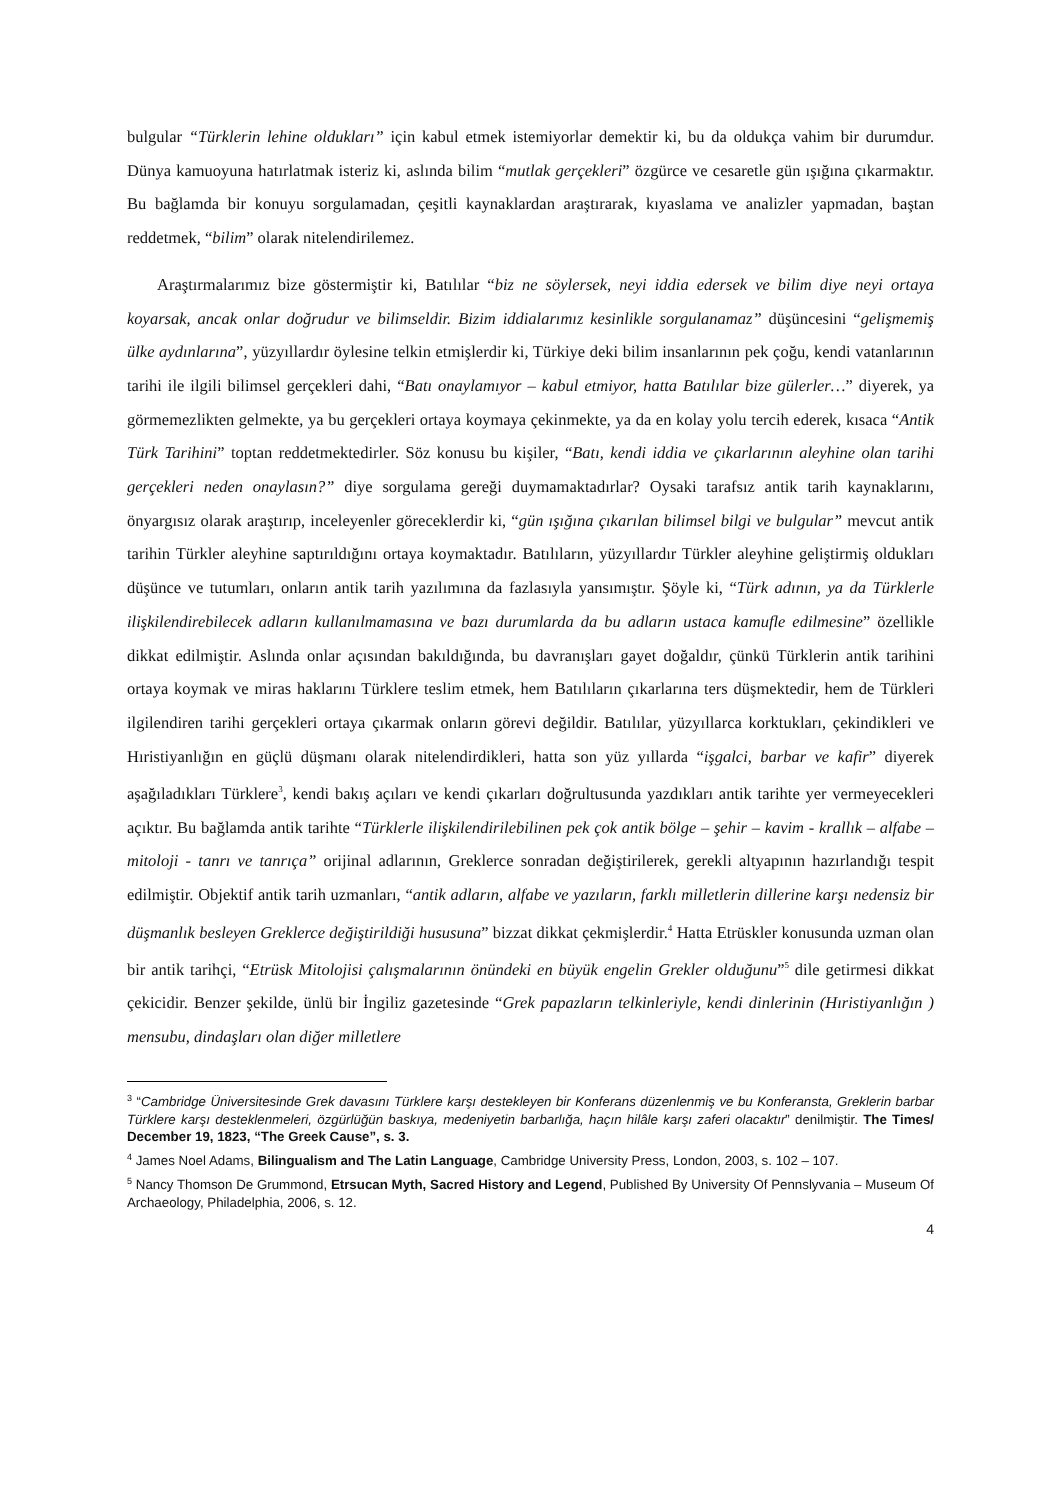bulgular “Türklerin lehine oldukları” için kabul etmek istemiyorlar demektir ki, bu da oldukça vahim bir durumdur. Dünya kamuoyuna hatırlatmak isteriz ki, aslında bilim “mutlak gerçekleri” özgürce ve cesaretle gün ışığına çıkarmaktır. Bu bağlamda bir konuyu sorgulamadan, çeşitli kaynaklardan araştırarak, kıyaslama ve analizler yapmadan, baştan reddetmek, “bilim” olarak nitelendirilemez.
Araştırmalarımız bize göstermiştir ki, Batılılar “biz ne söylersek, neyi iddia edersek ve bilim diye neyi ortaya koyarsak, ancak onlar doğrudur ve bilimseldir. Bizim iddialarımız kesinlikle sorgulanamaz” düşüncesini “gelişmemiş ülke aydınlarına”, yüzyıllardır öylesine telkin etmişlerdir ki, Türkiye deki bilim insanlarının pek çoğu, kendi vatanlarının tarihi ile ilgili bilimsel gerçekleri dahi, “Batı onaylamıyor – kabul etmiyor, hatta Batılılar bize gülerler…” diyerek, ya görmemezlikten gelmekte, ya bu gerçekleri ortaya koymaya çekinmekte, ya da en kolay yolu tercih ederek, kısaca “Antik Türk Tarihini” toptan reddetmektedirler. Söz konusu bu kişiler, “Batı, kendi iddia ve çıkarlarının aleyhine olan tarihi gerçekleri neden onaylasın?” diye sorgulama gereği duymamaktadırlar? Oysaki tarafsız antik tarih kaynaklarını, önyargısız olarak araştırıp, inceleyenler göreceklerdir ki, “gün ışığına çıkarılan bilimsel bilgi ve bulgular” mevcut antik tarihin Türkler aleyhine saptırıldığını ortaya koymaktadır. Batılıların, yüzyıllardır Türkler aleyhine geliştirmiş oldukları düşünce ve tutumları, onların antik tarih yazılımına da fazlasıyla yansımıştır. Şöyle ki, “Türk adının, ya da Türklerle ilişkilendirebilecek adların kullanılmamasına ve bazı durumlarda da bu adların ustaca kamufle edilmesine” özellikle dikkat edilmiştir. Aslında onlar açısından bakıldığında, bu davranışları gayet doğaldır, çünkü Türklerin antik tarihini ortaya koymak ve miras haklarını Türklere teslim etmek, hem Batılıların çıkarlarına ters düşmektedir, hem de Türkleri ilgilendiren tarihi gerçekleri ortaya çıkarmak onların görevi değildir. Batılılar, yüzyıllarca korktukları, çekindikleri ve Hıristiyanlığın en güçlü düşmanı olarak nitelendirdikleri, hatta son yüz yıllarda “işgalci, barbar ve kafir” diyerek aşağıladıkları Türklere<sup>3</sup>, kendi bakış açıları ve kendi çıkarları doğrultusunda yazdıkları antik tarihte yer vermeyecekleri açıktır. Bu bağlamda antik tarihte “Türklerle ilişkilendirilebilinen pek çok antik bölge – şehir – kavim - krallık – alfabe – mitoloji - tanrı ve tanrıça” orijinal adlarının, Greklerce sonradan değiştirilerek, gerekli altyapının hazırlandığı tespit edilmiştir. Objektif antik tarih uzmanları, “antik adların, alfabe ve yazıların, farklı milletlerin dillerine karşı nedensiz bir düşmanlık besleyen Greklerce değiştirildiği hususuna” bizzat dikkat çekmişlerdir.<sup>4</sup> Hatta Etrüskler konusunda uzman olan bir antik tarihçi, “Etrüsk Mitolojisi çalışmalarının önündeki en büyük engelin Grekler olduğunu”<sup>5</sup> dile getirmesi dikkat çekicidir. Benzer şekilde, ünlü bir İngiliz gazetesinde “Grek papazların telkinleriyle, kendi dinlerinin (Hıristiyanlığın ) mensubu, dindaşları olan diğer milletlere
<sup>3</sup> “Cambridge Üniversitesinde Grek davasını Türklere karşı destekleyen bir Konferans düzenlenmiş ve bu Konferansta, Greklerin barbar Türklere karşı desteklenmeleri, özgürlüğün baskıya, medeniyetin barbarlığa, haçın hilâle karşı zaferi olacaktır” denilmiştir. The Times/ December 19, 1823, “The Greek Cause”, s. 3.
<sup>4</sup> James Noel Adams, Bilingualism and The Latin Language, Cambridge University Press, London, 2003, s. 102 – 107.
<sup>5</sup> Nancy Thomson De Grummond, Etrsucan Myth, Sacred History and Legend, Published By University Of Pennslyvania – Museum Of Archaeology, Philadelphia, 2006, s. 12.
4